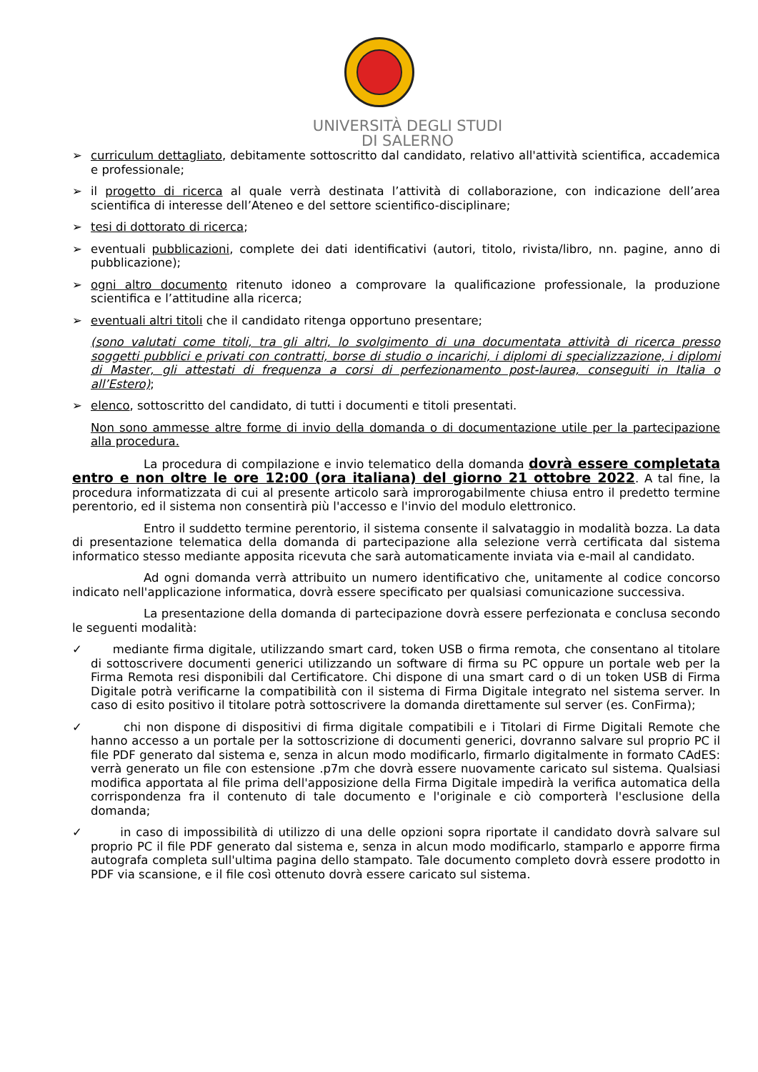UNIVERSITÀ DEGLI STUDI
DI SALERNO
➢ curriculum dettagliato, debitamente sottoscritto dal candidato, relativo all'attività scientifica, accademica e professionale;
➢ il progetto di ricerca al quale verrà destinata l’attività di collaborazione, con indicazione dell’area scientifica di interesse dell’Ateneo e del settore scientifico-disciplinare;
➢ tesi di dottorato di ricerca;
➢ eventuali pubblicazioni, complete dei dati identificativi (autori, titolo, rivista/libro, nn. pagine, anno di pubblicazione);
➢ ogni altro documento ritenuto idoneo a comprovare la qualificazione professionale, la produzione scientifica e l’attitudine alla ricerca;
➢ eventuali altri titoli che il candidato ritenga opportuno presentare;
(sono valutati come titoli, tra gli altri, lo svolgimento di una documentata attività di ricerca presso soggetti pubblici e privati con contratti, borse di studio o incarichi, i diplomi di specializzazione, i diplomi di Master, gli attestati di frequenza a corsi di perfezionamento post-laurea, conseguiti in Italia o all’Estero);
➢ elenco, sottoscritto del candidato, di tutti i documenti e titoli presentati.
Non sono ammesse altre forme di invio della domanda o di documentazione utile per la partecipazione alla procedura.
La procedura di compilazione e invio telematico della domanda dovrà essere completata entro e non oltre le ore 12:00 (ora italiana) del giorno 21 ottobre 2022. A tal fine, la procedura informatizzata di cui al presente articolo sarà improrogabilmente chiusa entro il predetto termine perentorio, ed il sistema non consentirà più l'accesso e l'invio del modulo elettronico.
Entro il suddetto termine perentorio, il sistema consente il salvataggio in modalità bozza. La data di presentazione telematica della domanda di partecipazione alla selezione verrà certificata dal sistema informatico stesso mediante apposita ricevuta che sarà automaticamente inviata via e-mail al candidato.
Ad ogni domanda verrà attribuito un numero identificativo che, unitamente al codice concorso indicato nell'applicazione informatica, dovrà essere specificato per qualsiasi comunicazione successiva.
La presentazione della domanda di partecipazione dovrà essere perfezionata e conclusa secondo le seguenti modalità:
✓ mediante firma digitale, utilizzando smart card, token USB o firma remota, che consentano al titolare di sottoscrivere documenti generici utilizzando un software di firma su PC oppure un portale web per la Firma Remota resi disponibili dal Certificatore. Chi dispone di una smart card o di un token USB di Firma Digitale potrà verificarne la compatibilità con il sistema di Firma Digitale integrato nel sistema server. In caso di esito positivo il titolare potrà sottoscrivere la domanda direttamente sul server (es. ConFirma);
✓ chi non dispone di dispositivi di firma digitale compatibili e i Titolari di Firme Digitali Remote che hanno accesso a un portale per la sottoscrizione di documenti generici, dovranno salvare sul proprio PC il file PDF generato dal sistema e, senza in alcun modo modificarlo, firmarlo digitalmente in formato CAdES: verrà generato un file con estensione .p7m che dovrà essere nuovamente caricato sul sistema. Qualsiasi modifica apportata al file prima dell'apposizione della Firma Digitale impedirà la verifica automatica della corrispondenza fra il contenuto di tale documento e l'originale e ciò comporterà l'esclusione della domanda;
✓ in caso di impossibilità di utilizzo di una delle opzioni sopra riportate il candidato dovrà salvare sul proprio PC il file PDF generato dal sistema e, senza in alcun modo modificarlo, stamparlo e apporre firma autografa completa sull'ultima pagina dello stampato. Tale documento completo dovrà essere prodotto in PDF via scansione, e il file così ottenuto dovrà essere caricato sul sistema.